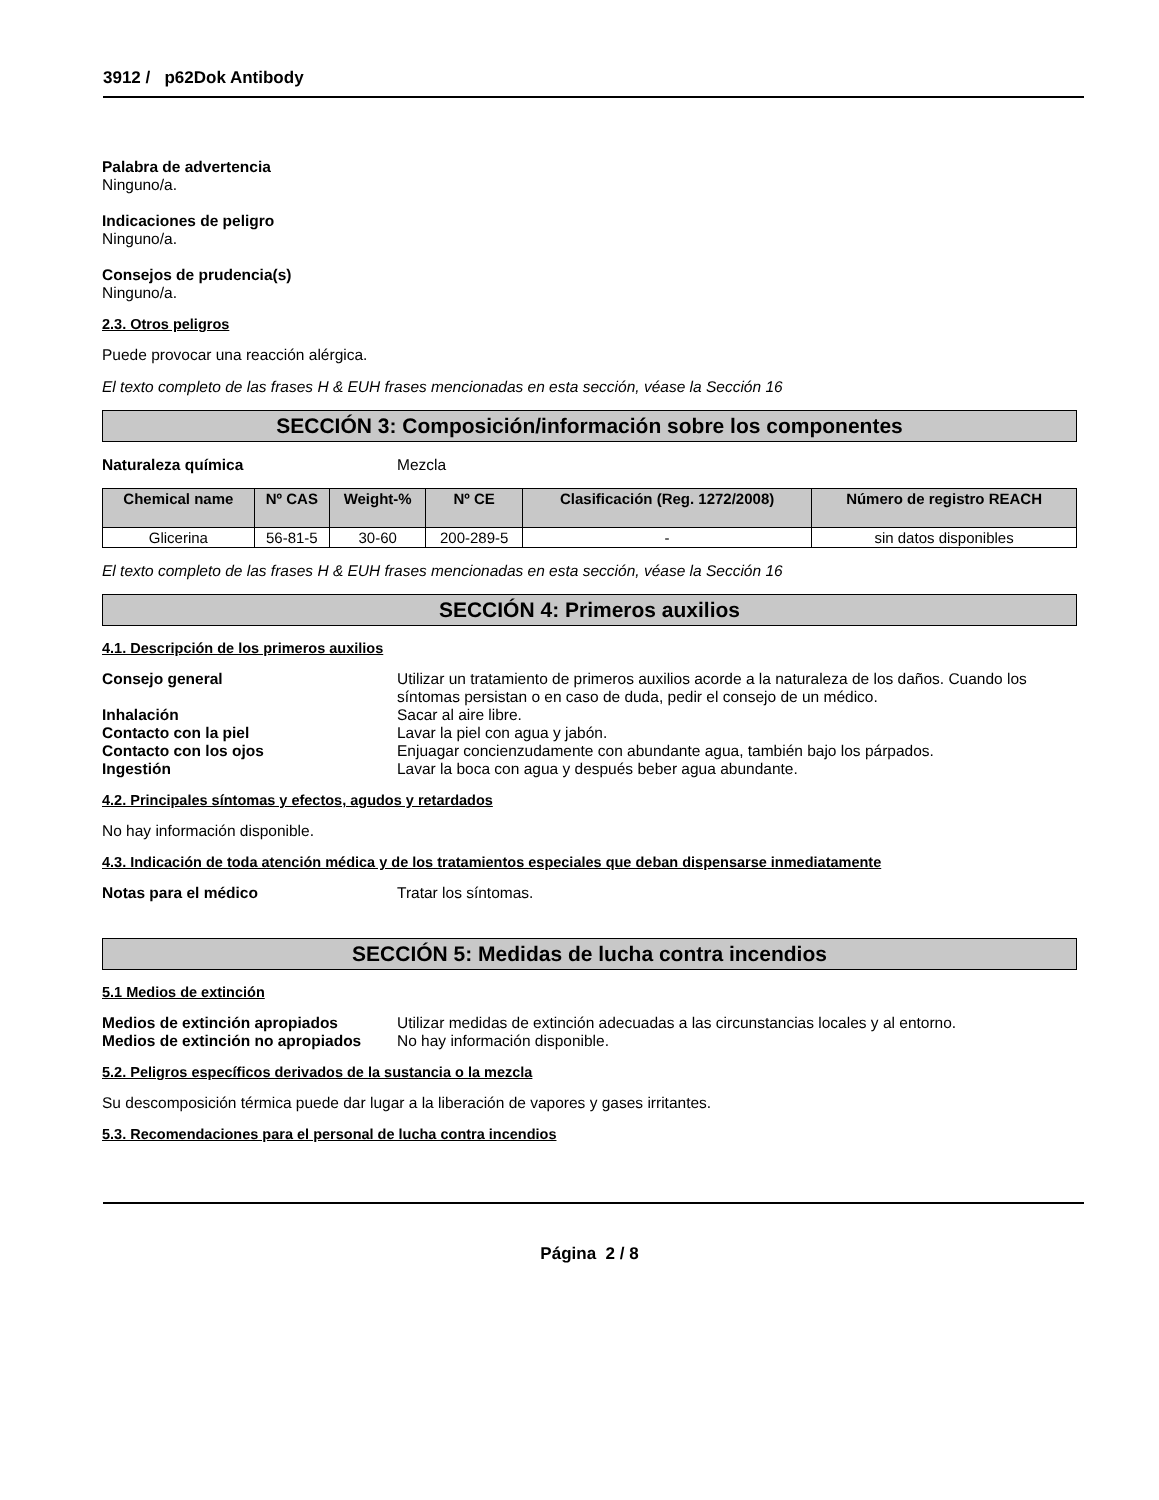3912 / p62Dok Antibody
Palabra de advertencia
Ninguno/a.
Indicaciones de peligro
Ninguno/a.
Consejos de prudencia(s)
Ninguno/a.
2.3. Otros peligros
Puede provocar una reacción alérgica.
El texto completo de las frases H & EUH frases mencionadas en esta sección, véase la Sección 16
SECCIÓN 3: Composición/información sobre los componentes
Naturaleza química Mezcla
| Chemical name | Nº CAS | Weight-% | Nº CE | Clasificación (Reg. 1272/2008) | Número de registro REACH |
| --- | --- | --- | --- | --- | --- |
| Glicerina | 56-81-5 | 30-60 | 200-289-5 | - | sin datos disponibles |
El texto completo de las frases H & EUH frases mencionadas en esta sección, véase la Sección 16
SECCIÓN 4: Primeros auxilios
4.1. Descripción de los primeros auxilios
Consejo general Utilizar un tratamiento de primeros auxilios acorde a la naturaleza de los daños. Cuando los síntomas persistan o en caso de duda, pedir el consejo de un médico.
Inhalación Sacar al aire libre.
Contacto con la piel Lavar la piel con agua y jabón.
Contacto con los ojos Enjuagar concienzudamente con abundante agua, también bajo los párpados.
Ingestión Lavar la boca con agua y después beber agua abundante.
4.2. Principales síntomas y efectos, agudos y retardados
No hay información disponible.
4.3. Indicación de toda atención médica y de los tratamientos especiales que deban dispensarse inmediatamente
Notas para el médico Tratar los síntomas.
SECCIÓN 5: Medidas de lucha contra incendios
5.1 Medios de extinción
Medios de extinción apropiados Utilizar medidas de extinción adecuadas a las circunstancias locales y al entorno.
Medios de extinción no apropiados No hay información disponible.
5.2. Peligros específicos derivados de la sustancia o la mezcla
Su descomposición térmica puede dar lugar a la liberación de vapores y gases irritantes.
5.3. Recomendaciones para el personal de lucha contra incendios
Página 2 / 8